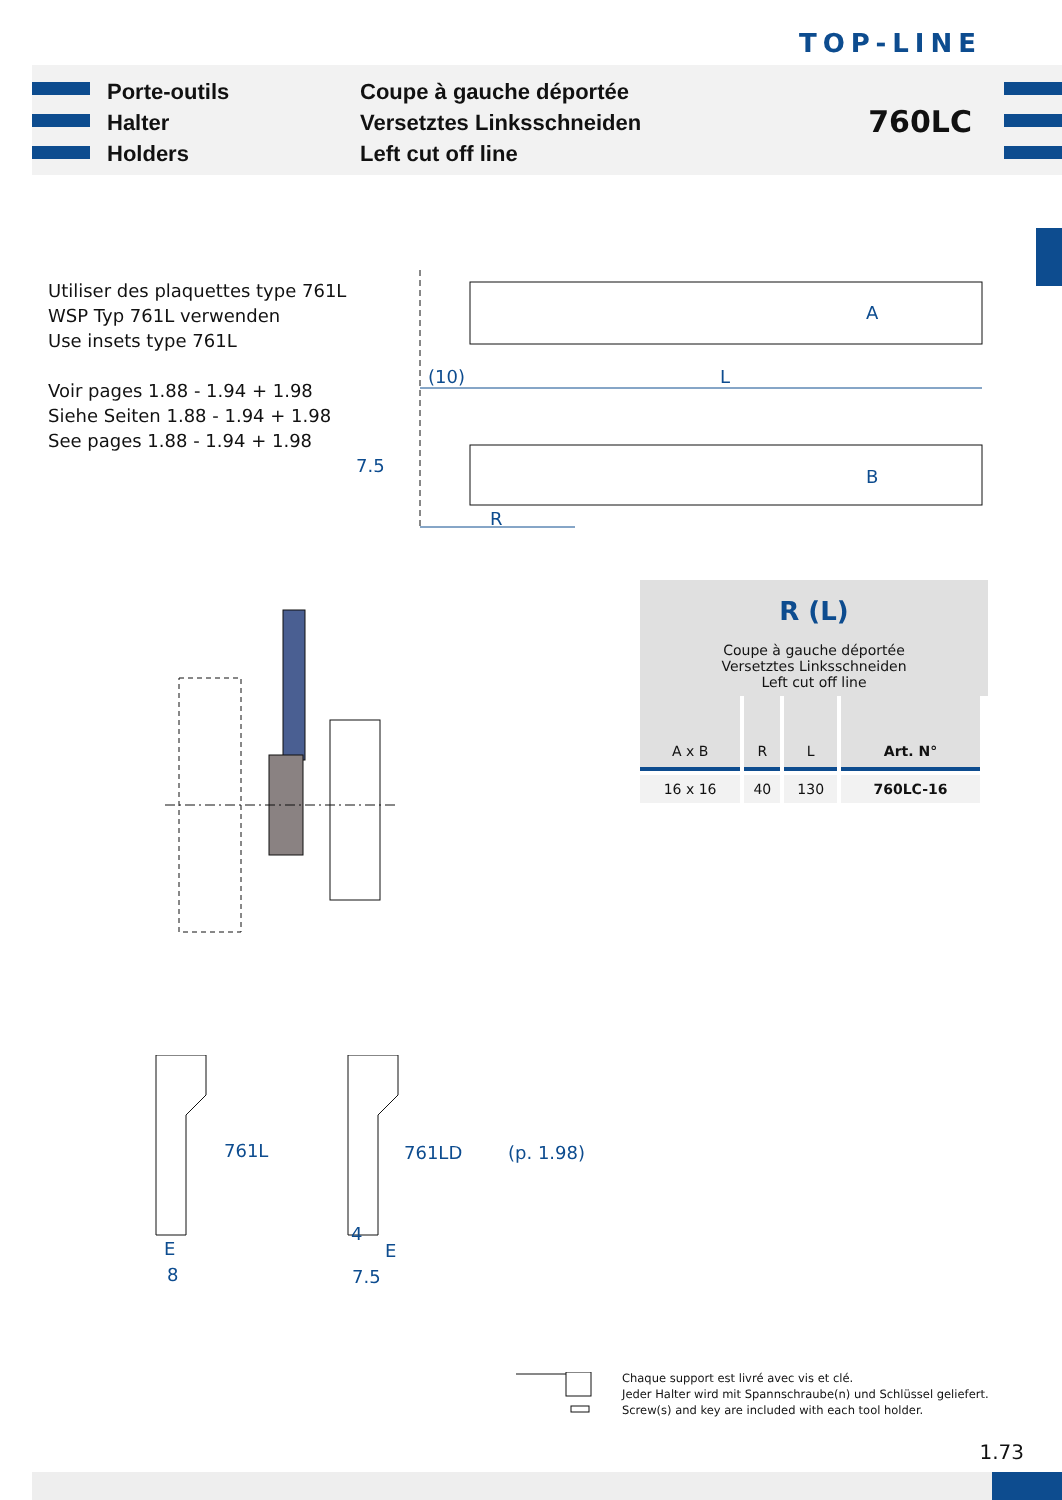TOP-LINE
Porte-outils
Halter
Holders
Coupe à gauche déportée
Versetztes Linksschneiden
Left cut off line
760LC
Utiliser des plaquettes type 761L
WSP Typ 761L verwenden
Use insets type 761L
Voir pages 1.88 - 1.94 + 1.98
Siehe Seiten 1.88 - 1.94 + 1.98
See pages 1.88 - 1.94 + 1.98
A
(10) L
7.5
B
R
R (L)
Coupe à gauche déportée
Versetztes Linksschneiden
Left cut off line
| A x B | R | L | Art. N° |
| --- | --- | --- | --- |
| 16 x 16 | 40 | 130 | 760LC-16 |
761L 761LD (p. 1.98)
E
8
4
E
7.5
Chaque support est livré avec vis et clé.
Jeder Halter wird mit Spannschraube(n) und Schlüssel geliefert.
Screw(s) and key are included with each tool holder.
1.73